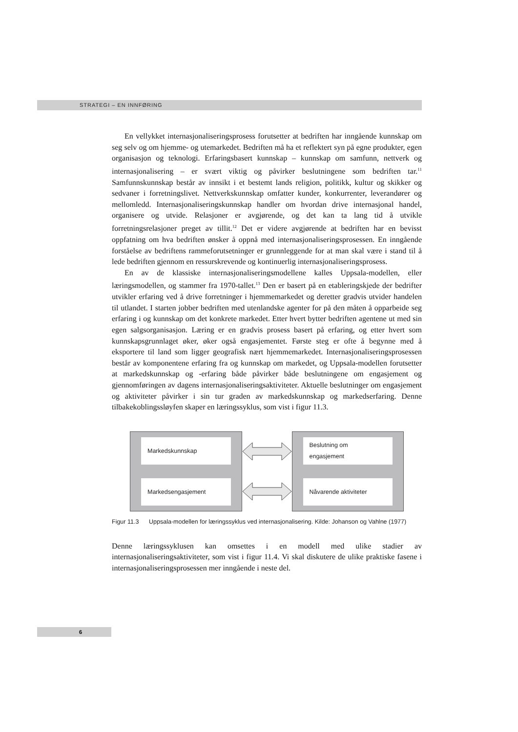STRATEGI – EN INNFØRING
En vellykket internasjonaliseringsprosess forutsetter at bedriften har inngående kunnskap om seg selv og om hjemme- og utemarkedet. Bedriften må ha et reflektert syn på egne produkter, egen organisasjon og teknologi. Erfaringsbasert kunnskap – kunnskap om samfunn, nettverk og internasjonalisering – er svært viktig og påvirker beslutningene som bedriften tar.<sup>11</sup> Samfunnskunnskap består av innsikt i et bestemt lands religion, politikk, kultur og skikker og sedvaner i forretningslivet. Nettverkskunnskap omfatter kunder, konkurrenter, leverandører og mellomledd. Internasjonaliseringskunnskap handler om hvordan drive internasjonal handel, organisere og utvide. Relasjoner er avgjørende, og det kan ta lang tid å utvikle forretningsrelasjoner preget av tillit.<sup>12</sup> Det er videre avgjørende at bedriften har en bevisst oppfatning om hva bedriften ønsker å oppnå med internasjonaliseringsprosessen. En inngående forståelse av bedriftens rammeforutsetninger er grunnleggende for at man skal være i stand til å lede bedriften gjennom en ressurskrevende og kontinuerlig internasjonaliseringsprosess.
En av de klassiske internasjonaliseringsmodellene kalles Uppsala-modellen, eller læringsmodellen, og stammer fra 1970-tallet.<sup>13</sup> Den er basert på en etableringskjede der bedrifter utvikler erfaring ved å drive forretninger i hjemmemarkedet og deretter gradvis utvider handelen til utlandet. I starten jobber bedriften med utenlandske agenter for på den måten å opparbeide seg erfaring i og kunnskap om det konkrete markedet. Etter hvert bytter bedriften agentene ut med sin egen salgsorganisasjon. Læring er en gradvis prosess basert på erfaring, og etter hvert som kunnskapsgrunnlaget øker, øker også engasjementet. Første steg er ofte å begynne med å eksportere til land som ligger geografisk nært hjemmemarkedet. Internasjonaliseringsprosessen består av komponentene erfaring fra og kunnskap om markedet, og Uppsala-modellen forutsetter at markedskunnskap og -erfaring både påvirker både beslutningene om engasjement og gjennomføringen av dagens internasjonaliseringsaktiviteter. Aktuelle beslutninger om engasjement og aktiviteter påvirker i sin tur graden av markedskunnskap og markedserfaring. Denne tilbakekoblingssløyfen skaper en læringssyklus, som vist i figur 11.3.
Markedskunnskap
Markedsengasjement
Beslutning om
engasjement
Nåvarende aktiviteter
Figur 11.3 Uppsala-modellen for læringssyklus ved internasjonalisering. Kilde: Johanson og Vahlne (1977)
Denne læringssyklusen kan omsettes i en modell med ulike stadier av internasjonaliseringsaktiviteter, som vist i figur 11.4. Vi skal diskutere de ulike praktiske fasene i internasjonaliseringsprosessen mer inngående i neste del.
6